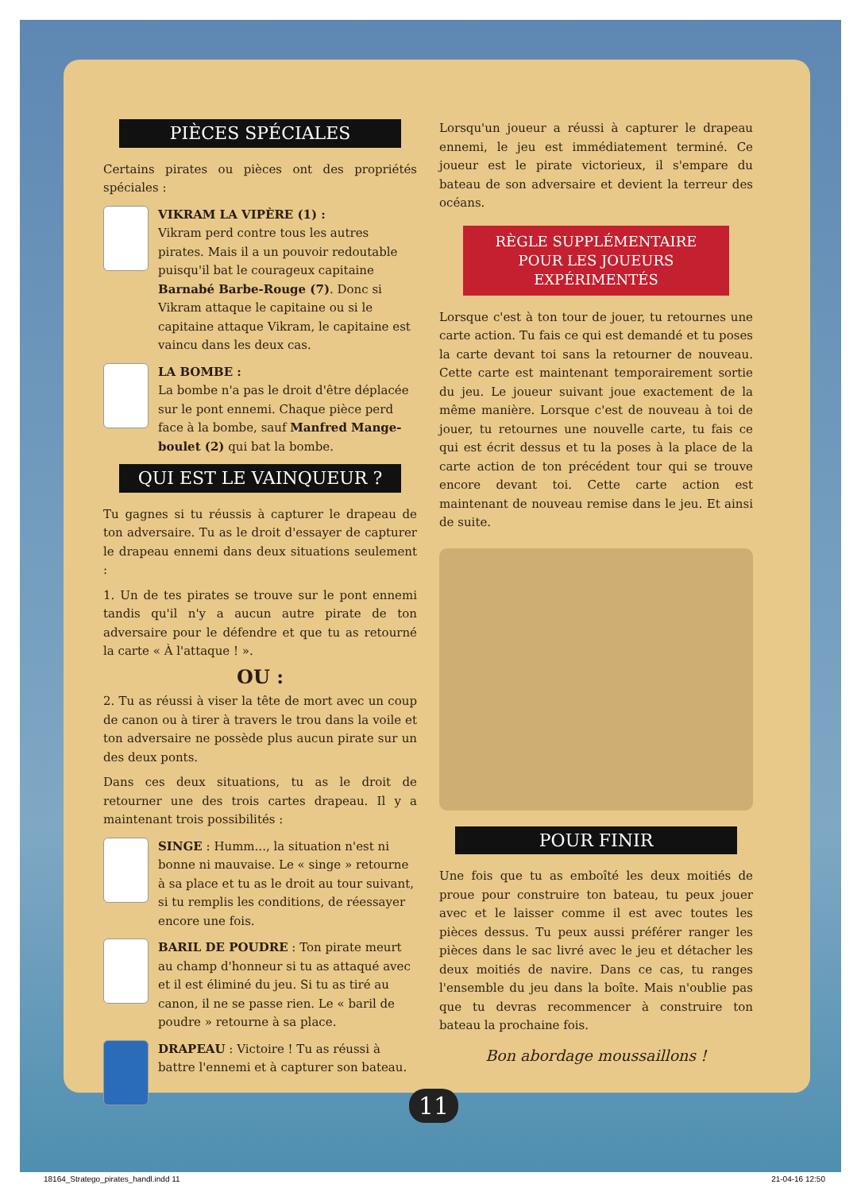PIÈCES SPÉCIALES
Certains pirates ou pièces ont des propriétés spéciales :
VIKRAM LA VIPÈRE (1) :
Vikram perd contre tous les autres pirates. Mais il a un pouvoir redoutable puisqu'il bat le courageux capitaine Barnabé Barbe-Rouge (7). Donc si Vikram attaque le capitaine ou si le capitaine attaque Vikram, le capitaine est vaincu dans les deux cas.
LA BOMBE :
La bombe n'a pas le droit d'être déplacée sur le pont ennemi. Chaque pièce perd face à la bombe, sauf Manfred Mange-boulet (2) qui bat la bombe.
QUI EST LE VAINQUEUR ?
Tu gagnes si tu réussis à capturer le drapeau de ton adversaire. Tu as le droit d'essayer de capturer le drapeau ennemi dans deux situations seulement :
1. Un de tes pirates se trouve sur le pont ennemi tandis qu'il n'y a aucun autre pirate de ton adversaire pour le défendre et que tu as retourné la carte « À l'attaque ! ».
OU :
2. Tu as réussi à viser la tête de mort avec un coup de canon ou à tirer à travers le trou dans la voile et ton adversaire ne possède plus aucun pirate sur un des deux ponts.
Dans ces deux situations, tu as le droit de retourner une des trois cartes drapeau. Il y a maintenant trois possibilités :
SINGE : Humm..., la situation n'est ni bonne ni mauvaise. Le « singe » retourne à sa place et tu as le droit au tour suivant, si tu remplis les conditions, de réessayer encore une fois.
BARIL DE POUDRE : Ton pirate meurt au champ d'honneur si tu as attaqué avec et il est éliminé du jeu. Si tu as tiré au canon, il ne se passe rien. Le « baril de poudre » retourne à sa place.
DRAPEAU : Victoire ! Tu as réussi à battre l'ennemi et à capturer son bateau.
Lorsqu'un joueur a réussi à capturer le drapeau ennemi, le jeu est immédiatement terminé. Ce joueur est le pirate victorieux, il s'empare du bateau de son adversaire et devient la terreur des océans.
RÈGLE SUPPLÉMENTAIRE
POUR LES JOUEURS
EXPÉRIMENTÉS
Lorsque c'est à ton tour de jouer, tu retournes une carte action. Tu fais ce qui est demandé et tu poses la carte devant toi sans la retourner de nouveau. Cette carte est maintenant temporairement sortie du jeu. Le joueur suivant joue exactement de la même manière. Lorsque c'est de nouveau à toi de jouer, tu retournes une nouvelle carte, tu fais ce qui est écrit dessus et tu la poses à la place de la carte action de ton précédent tour qui se trouve encore devant toi. Cette carte action est maintenant de nouveau remise dans le jeu. Et ainsi de suite.
POUR FINIR
Une fois que tu as emboîté les deux moitiés de proue pour construire ton bateau, tu peux jouer avec et le laisser comme il est avec toutes les pièces dessus. Tu peux aussi préférer ranger les pièces dans le sac livré avec le jeu et détacher les deux moitiés de navire. Dans ce cas, tu ranges l'ensemble du jeu dans la boîte. Mais n'oublie pas que tu devras recommencer à construire ton bateau la prochaine fois.
Bon abordage moussaillons !
11
18164_Stratego_pirates_handl.indd 11 21-04-16 12:50